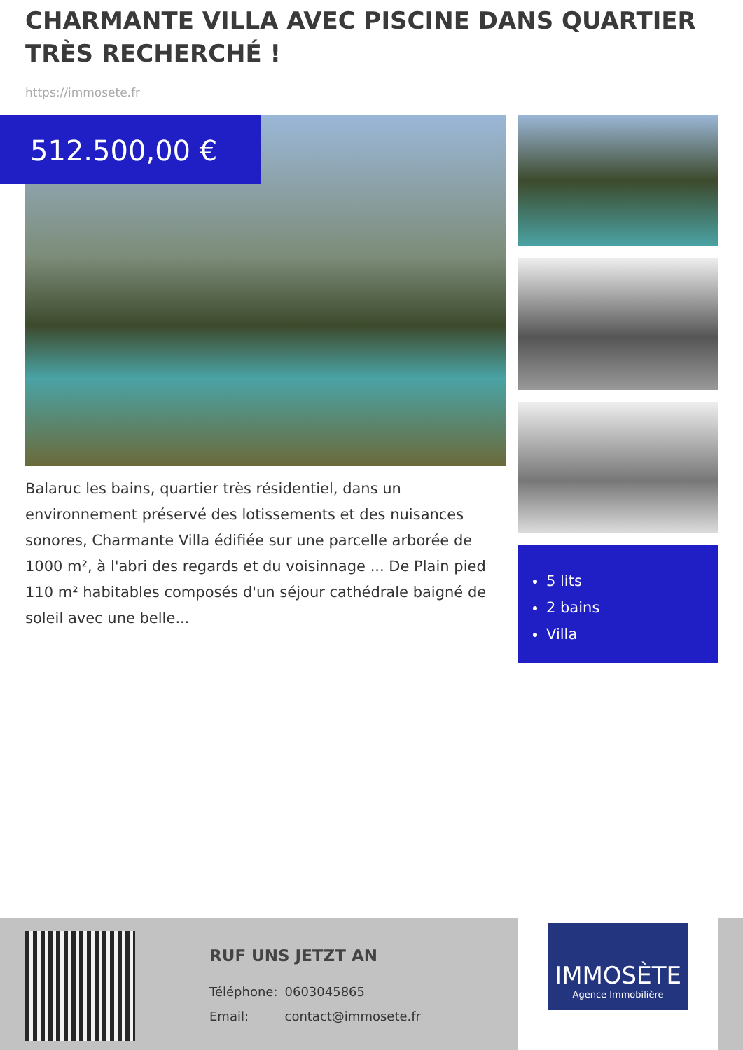CHARMANTE VILLA AVEC PISCINE DANS QUARTIER TRÈS RECHERCHÉ !
https://immosete.fr
512.500,00 €
Balaruc les bains, quartier très résidentiel, dans un environnement préservé des lotissements et des nuisances sonores, Charmante Villa édifiée sur une parcelle arborée de 1000 m², à l'abri des regards et du voisinnage ... De Plain pied 110 m² habitables composés d'un séjour cathédrale baigné de soleil avec une belle...
5 lits
2 bains
Villa
RUF UNS JETZT AN
| Téléphone: | 0603045865 |
| Email: | contact@immosete.fr |
IMMOSÈTE
Agence Immobilière